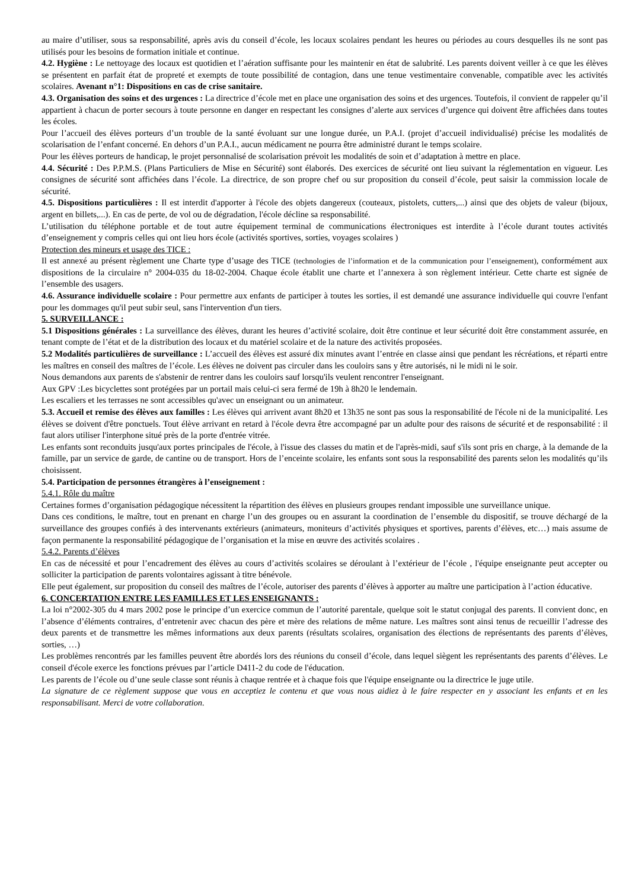au maire d’utiliser, sous sa responsabilité, après avis du conseil d’école, les locaux scolaires pendant les heures ou périodes au cours desquelles ils ne sont pas utilisés pour les besoins de formation initiale et continue.
4.2. Hygiène : Le nettoyage des locaux est quotidien et l’aération suffisante pour les maintenir en état de salubrité. Les parents doivent veiller à ce que les élèves se présentent en parfait état de propreté et exempts de toute possibilité de contagion, dans une tenue vestimentaire convenable, compatible avec les activités scolaires. Avenant n°1: Dispositions en cas de crise sanitaire.
4.3. Organisation des soins et des urgences : La directrice d’école met en place une organisation des soins et des urgences. Toutefois, il convient de rappeler qu’il appartient à chacun de porter secours à toute personne en danger en respectant les consignes d’alerte aux services d’urgence qui doivent être affichées dans toutes les écoles.
Pour l’accueil des élèves porteurs d’un trouble de la santé évoluant sur une longue durée, un P.A.I. (projet d’accueil individualisé) précise les modalités de scolarisation de l’enfant concerné. En dehors d’un P.A.I., aucun médicament ne pourra être administré durant le temps scolaire.
Pour les élèves porteurs de handicap, le projet personnalisé de scolarisation prévoit les modalités de soin et d’adaptation à mettre en place.
4.4. Sécurité : Des P.P.M.S. (Plans Particuliers de Mise en Sécurité) sont élaborés. Des exercices de sécurité ont lieu suivant la réglementation en vigueur. Les consignes de sécurité sont affichées dans l’école. La directrice, de son propre chef ou sur proposition du conseil d’école, peut saisir la commission locale de sécurité.
4.5. Dispositions particulières : Il est interdit d'apporter à l'école des objets dangereux (couteaux, pistolets, cutters,...) ainsi que des objets de valeur (bijoux, argent en billets,...). En cas de perte, de vol ou de dégradation, l'école décline sa responsabilité.
L’utilisation du téléphone portable et de tout autre équipement terminal de communications électroniques est interdite à l’école durant toutes activités d’enseignement y compris celles qui ont lieu hors école (activités sportives, sorties, voyages scolaires )
Protection des mineurs et usage des TICE :
Il est annexé au présent règlement une Charte type d’usage des TICE (technologies de l’information et de la communication pour l’enseignement), conformément aux dispositions de la circulaire n° 2004-035 du 18-02-2004. Chaque école établit une charte et l’annexera à son règlement intérieur. Cette charte est signée de l’ensemble des usagers.
4.6. Assurance individuelle scolaire : Pour permettre aux enfants de participer à toutes les sorties, il est demandé une assurance individuelle qui couvre l'enfant pour les dommages qu'il peut subir seul, sans l'intervention d'un tiers.
5. SURVEILLANCE :
5.1 Dispositions générales : La surveillance des élèves, durant les heures d’activité scolaire, doit être continue et leur sécurité doit être constamment assurée, en tenant compte de l’état et de la distribution des locaux et du matériel scolaire et de la nature des activités proposées.
5.2 Modalités particulières de surveillance : L’accueil des élèves est assuré dix minutes avant l’entrée en classe ainsi que pendant les récréations, et réparti entre les maîtres en conseil des maîtres de l’école. Les élèves ne doivent pas circuler dans les couloirs sans y être autorisés, ni le midi ni le soir.
Nous demandons aux parents de s'abstenir de rentrer dans les couloirs sauf lorsqu'ils veulent rencontrer l'enseignant.
Aux GPV :Les bicyclettes sont protégées par un portail mais celui-ci sera fermé de 19h à 8h20 le lendemain.
Les escaliers et les terrasses ne sont accessibles qu'avec un enseignant ou un animateur.
5.3. Accueil et remise des élèves aux familles : Les élèves qui arrivent avant 8h20 et 13h35 ne sont pas sous la responsabilité de l'école ni de la municipalité. Les élèves se doivent d'être ponctuels. Tout élève arrivant en retard à l'école devra être accompagné par un adulte pour des raisons de sécurité et de responsabilité : il faut alors utiliser l'interphone situé près de la porte d'entrée vitrée.
Les enfants sont reconduits jusqu'aux portes principales de l'école, à l'issue des classes du matin et de l'après-midi, sauf s'ils sont pris en charge, à la demande de la famille, par un service de garde, de cantine ou de transport. Hors de l’enceinte scolaire, les enfants sont sous la responsabilité des parents selon les modalités qu’ils choisissent.
5.4. Participation de personnes étrangères à l’enseignement :
5.4.1. Rôle du maître
Certaines formes d’organisation pédagogique nécessitent la répartition des élèves en plusieurs groupes rendant impossible une surveillance unique.
Dans ces conditions, le maître, tout en prenant en charge l’un des groupes ou en assurant la coordination de l’ensemble du dispositif, se trouve déchargé de la surveillance des groupes confiés à des intervenants extérieurs (animateurs, moniteurs d’activités physiques et sportives, parents d’élèves, etc…) mais assume de façon permanente la responsabilité pédagogique de l’organisation et la mise en œuvre des activités scolaires .
5.4.2. Parents d’élèves
En cas de nécessité et pour l’encadrement des élèves au cours d’activités scolaires se déroulant à l’extérieur de l’école , l'équipe enseignante peut accepter ou solliciter la participation de parents volontaires agissant à titre bénévole.
Elle peut également, sur proposition du conseil des maîtres de l’école, autoriser des parents d’élèves à apporter au maître une participation à l’action éducative.
6. CONCERTATION ENTRE LES FAMILLES ET LES ENSEIGNANTS :
La loi n°2002-305 du 4 mars 2002 pose le principe d’un exercice commun de l’autorité parentale, quelque soit le statut conjugal des parents. Il convient donc, en l’absence d’éléments contraires, d’entretenir avec chacun des père et mère des relations de même nature. Les maîtres sont ainsi tenus de recueillir l’adresse des deux parents et de transmettre les mêmes informations aux deux parents (résultats scolaires, organisation des élections de représentants des parents d’élèves, sorties, …)
Les problèmes rencontrés par les familles peuvent être abordés lors des réunions du conseil d’école, dans lequel siègent les représentants des parents d’élèves. Le conseil d'école exerce les fonctions prévues par l’article D411-2 du code de l'éducation.
Les parents de l’école ou d’une seule classe sont réunis à chaque rentrée et à chaque fois que l'équipe enseignante ou la directrice le juge utile.
La signature de ce règlement suppose que vous en acceptiez le contenu et que vous nous aidiez à le faire respecter en y associant les enfants et en les responsabilisant. Merci de votre collaboration.